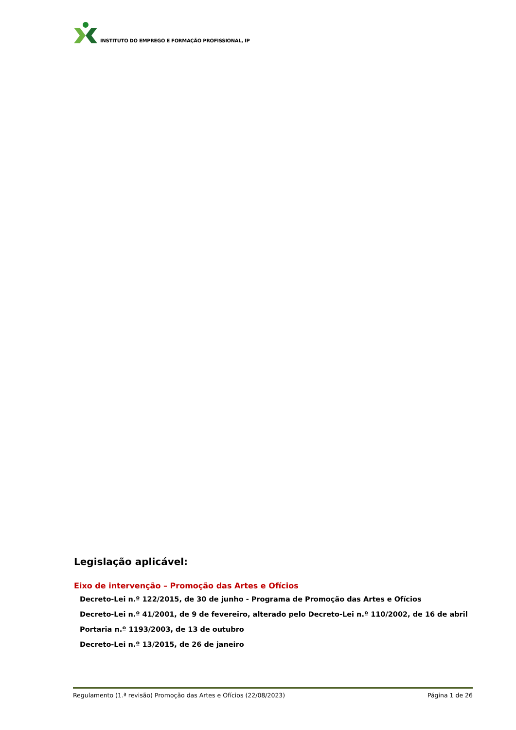INSTITUTO DO EMPREGO E FORMAÇÃO PROFISSIONAL, IP
Legislação aplicável:
Eixo de intervenção – Promoção das Artes e Ofícios
Decreto-Lei n.º 122/2015, de 30 de junho - Programa de Promoção das Artes e Ofícios
Decreto-Lei n.º 41/2001, de 9 de fevereiro, alterado pelo Decreto-Lei n.º 110/2002, de 16 de abril
Portaria n.º 1193/2003, de 13 de outubro
Decreto-Lei n.º 13/2015, de 26 de janeiro
Regulamento (1.ª revisão) Promoção das Artes e Ofícios (22/08/2023) Página 1 de 26